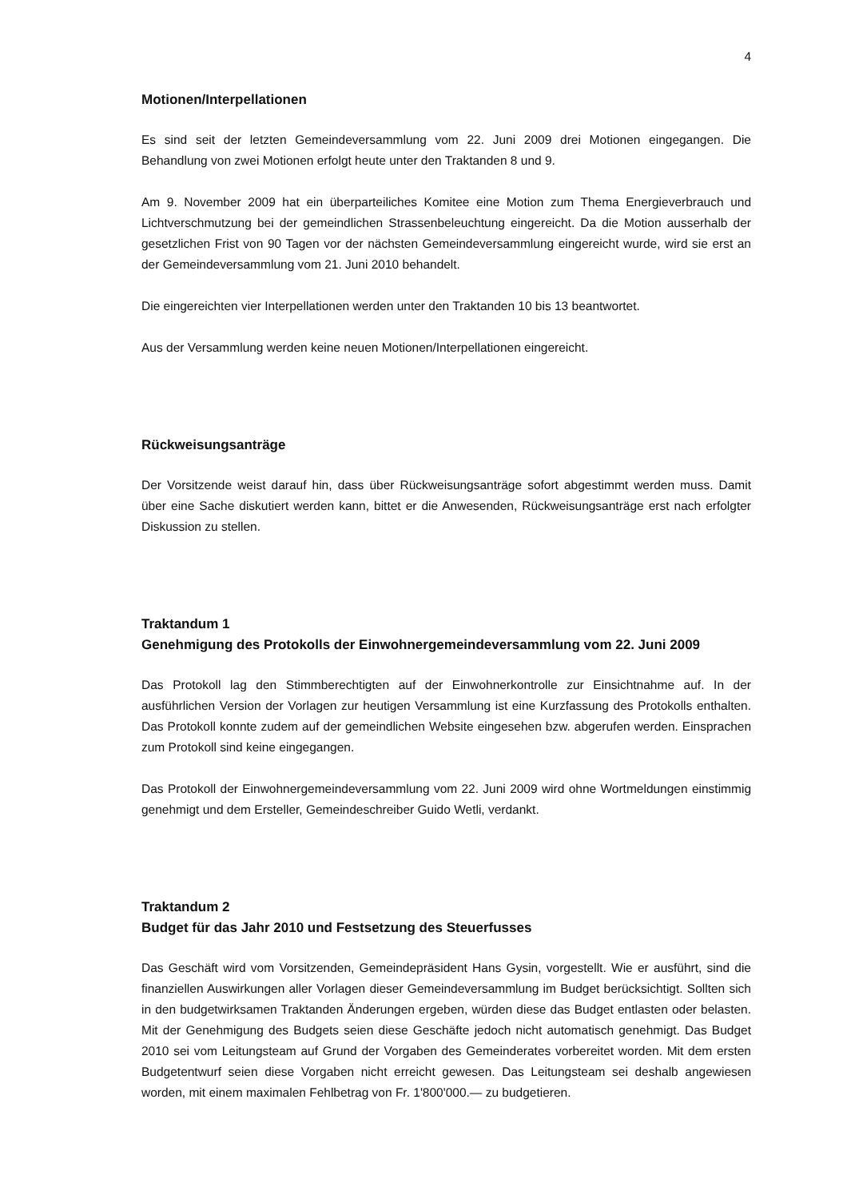4
Motionen/Interpellationen
Es sind seit der letzten Gemeindeversammlung vom 22. Juni 2009 drei Motionen eingegangen. Die Behandlung von zwei Motionen erfolgt heute unter den Traktanden 8 und 9.
Am 9. November 2009 hat ein überparteiliches Komitee eine Motion zum Thema Energieverbrauch und Lichtverschmutzung bei der gemeindlichen Strassenbeleuchtung eingereicht. Da die Motion ausserhalb der gesetzlichen Frist von 90 Tagen vor der nächsten Gemeindeversammlung eingereicht wurde, wird sie erst an der Gemeindeversammlung vom 21. Juni 2010 behandelt.
Die eingereichten vier Interpellationen werden unter den Traktanden 10 bis 13 beantwortet.
Aus der Versammlung werden keine neuen Motionen/Interpellationen eingereicht.
Rückweisungsanträge
Der Vorsitzende weist darauf hin, dass über Rückweisungsanträge sofort abgestimmt werden muss. Damit über eine Sache diskutiert werden kann, bittet er die Anwesenden, Rückweisungsanträge erst nach erfolgter Diskussion zu stellen.
Traktandum 1
Genehmigung des Protokolls der Einwohnergemeindeversammlung vom 22. Juni 2009
Das Protokoll lag den Stimmberechtigten auf der Einwohnerkontrolle zur Einsichtnahme auf. In der ausführlichen Version der Vorlagen zur heutigen Versammlung ist eine Kurzfassung des Protokolls enthalten. Das Protokoll konnte zudem auf der gemeindlichen Website eingesehen bzw. abgerufen werden. Einsprachen zum Protokoll sind keine eingegangen.
Das Protokoll der Einwohnergemeindeversammlung vom 22. Juni 2009 wird ohne Wortmeldungen einstimmig genehmigt und dem Ersteller, Gemeindeschreiber Guido Wetli, verdankt.
Traktandum 2
Budget für das Jahr 2010 und Festsetzung des Steuerfusses
Das Geschäft wird vom Vorsitzenden, Gemeindepräsident Hans Gysin, vorgestellt. Wie er ausführt, sind die finanziellen Auswirkungen aller Vorlagen dieser Gemeindeversammlung im Budget berücksichtigt. Sollten sich in den budgetwirksamen Traktanden Änderungen ergeben, würden diese das Budget entlasten oder belasten. Mit der Genehmigung des Budgets seien diese Geschäfte jedoch nicht automatisch genehmigt. Das Budget 2010 sei vom Leitungsteam auf Grund der Vorgaben des Gemeinderates vorbereitet worden. Mit dem ersten Budgetentwurf seien diese Vorgaben nicht erreicht gewesen. Das Leitungsteam sei deshalb angewiesen worden, mit einem maximalen Fehlbetrag von Fr. 1'800'000.— zu budgetieren.